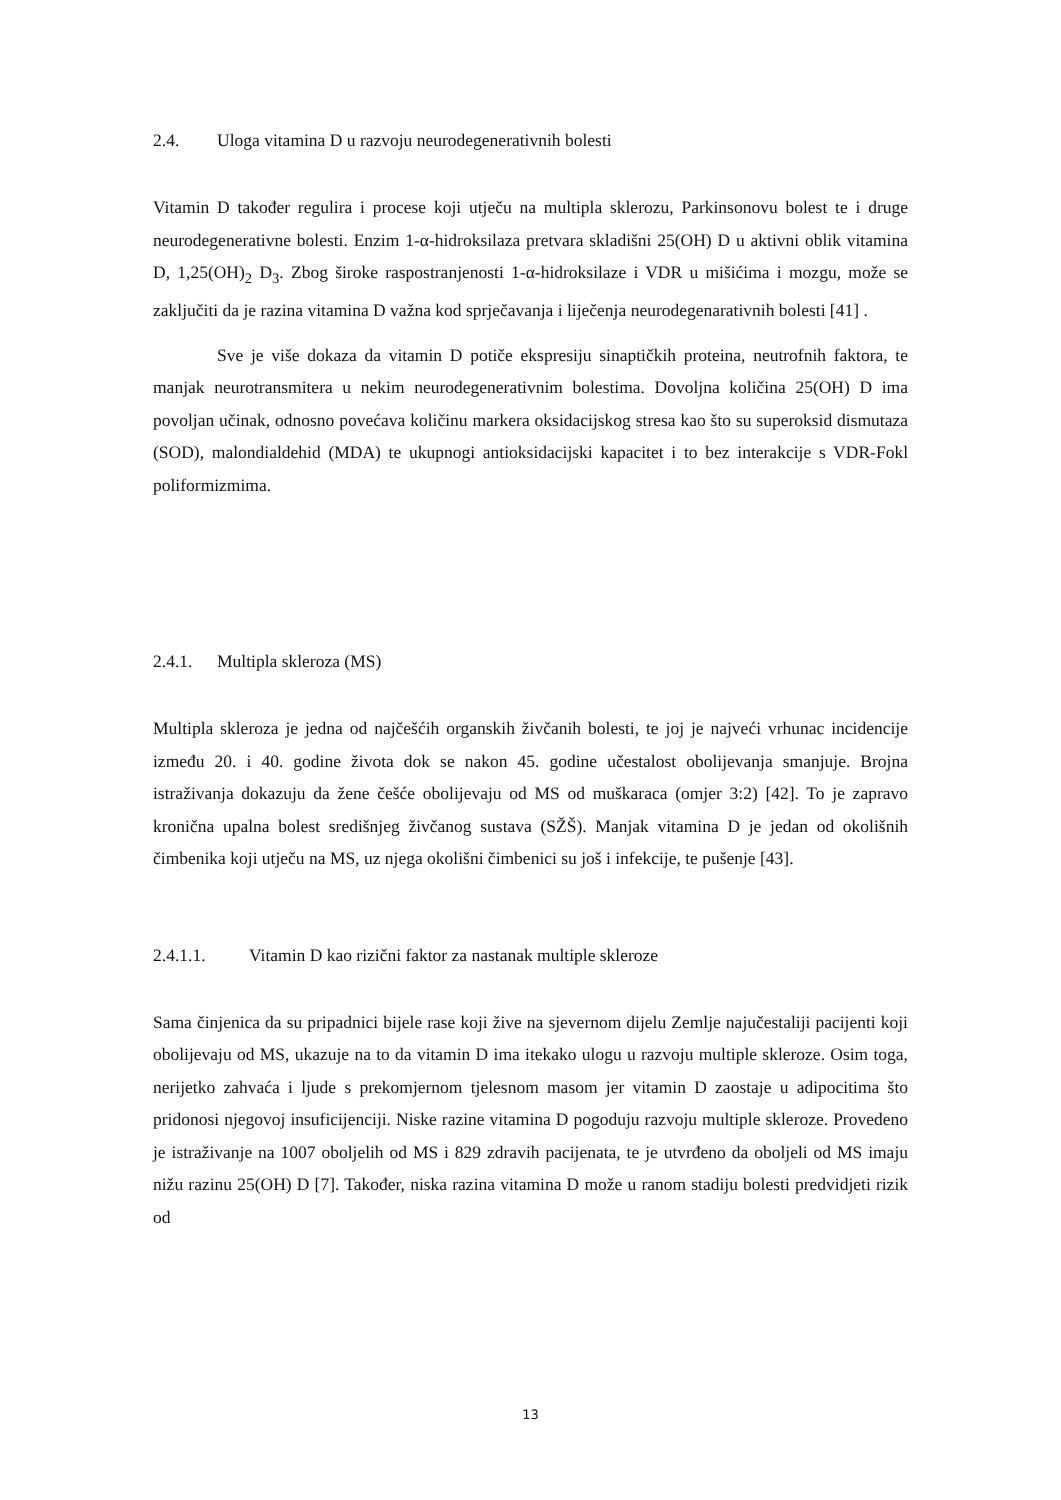2.4. Uloga vitamina D u razvoju neurodegenerativnih bolesti
Vitamin D također regulira i procese koji utječu na multipla sklerozu, Parkinsonovu bolest te i druge neurodegenerativne bolesti. Enzim 1-α-hidroksilaza pretvara skladišni 25(OH) D u aktivni oblik vitamina D, 1,25(OH)<sub>2</sub> D<sub>3</sub>. Zbog široke raspostranjenosti 1-α-hidroksilaze i VDR u mišićima i mozgu, može se zaključiti da je razina vitamina D važna kod sprječavanja i liječenja neurodegenarativnih bolesti [41] .
Sve je više dokaza da vitamin D potiče ekspresiju sinaptičkih proteina, neutrofnih faktora, te manjak neurotransmitera u nekim neurodegenerativnim bolestima. Dovoljna količina 25(OH) D ima povoljan učinak, odnosno povećava količinu markera oksidacijskog stresa kao što su superoksid dismutaza (SOD), malondialdehid (MDA) te ukupnogi antioksidacijski kapacitet i to bez interakcije s VDR-Fokl poliformizmima.
2.4.1. Multipla skleroza (MS)
Multipla skleroza je jedna od najčešćih organskih živčanih bolesti, te joj je najveći vrhunac incidencije između 20. i 40. godine života dok se nakon 45. godine učestalost obolijevanja smanjuje. Brojna istraživanja dokazuju da žene češće obolijevaju od MS od muškaraca (omjer 3:2) [42]. To je zapravo kronična upalna bolest središnjeg živčanog sustava (SŽŠ). Manjak vitamina D je jedan od okolišnih čimbenika koji utječu na MS, uz njega okolišni čimbenici su još i infekcije, te pušenje [43].
2.4.1.1. Vitamin D kao rizični faktor za nastanak multiple skleroze
Sama činjenica da su pripadnici bijele rase koji žive na sjevernom dijelu Zemlje najučestaliji pacijenti koji obolijevaju od MS, ukazuje na to da vitamin D ima itekako ulogu u razvoju multiple skleroze. Osim toga, nerijetko zahvaća i ljude s prekomjernom tjelesnom masom jer vitamin D zaostaje u adipocitima što pridonosi njegovoj insuficijenciji. Niske razine vitamina D pogoduju razvoju multiple skleroze. Provedeno je istraživanje na 1007 oboljelih od MS i 829 zdravih pacijenata, te je utvrđeno da oboljeli od MS imaju nižu razinu 25(OH) D [7]. Također, niska razina vitamina D može u ranom stadiju bolesti predvidjeti rizik od
13